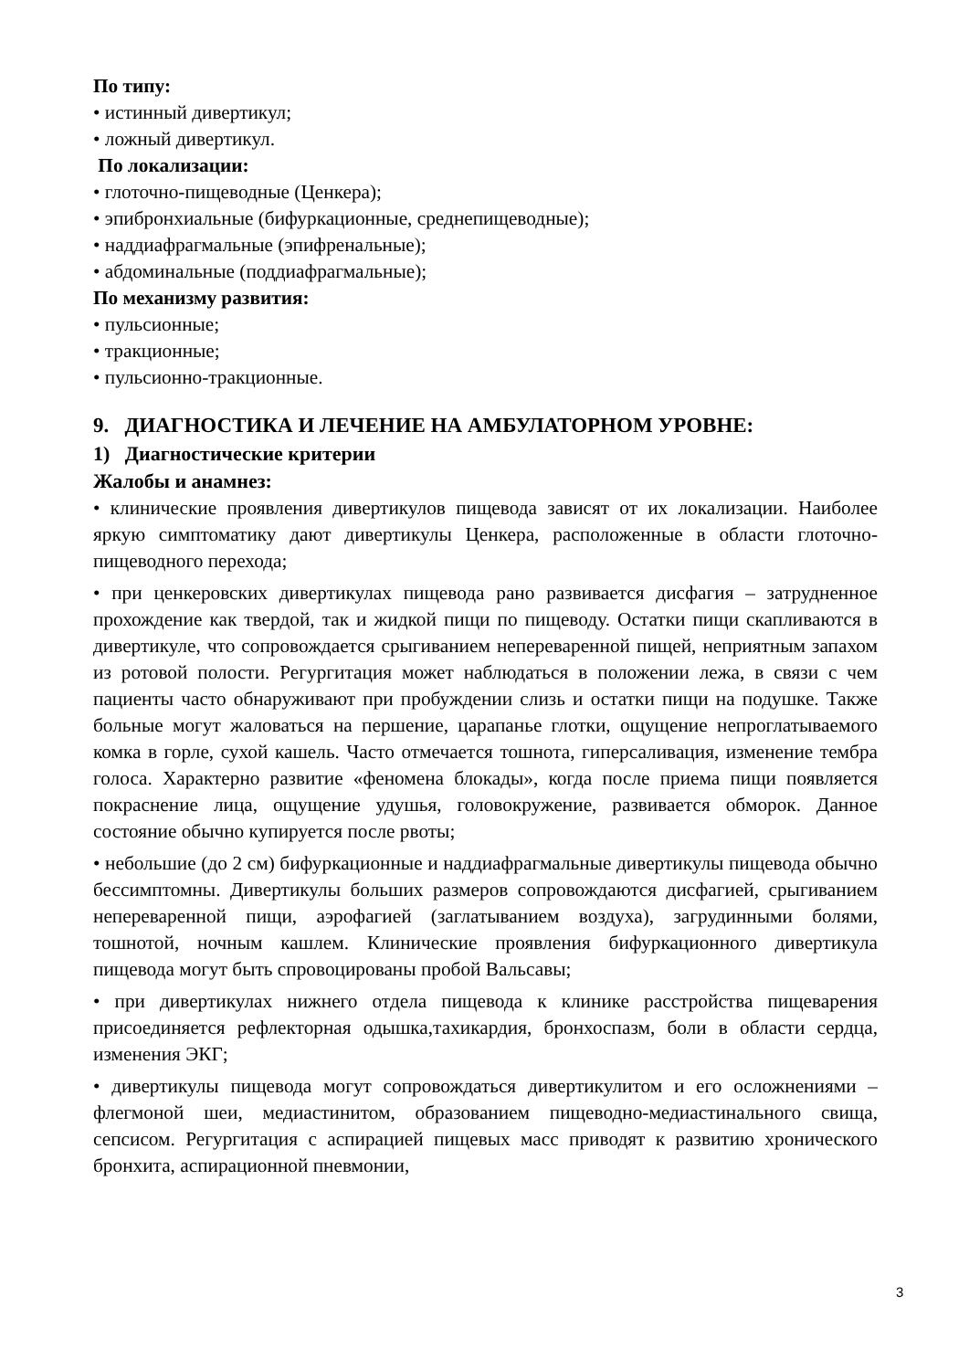По типу:
• истинный дивертикул;
• ложный дивертикул.
По локализации:
• глоточно-пищеводные (Ценкера);
• эпибронхиальные (бифуркационные, среднепищеводные);
• наддиафрагмальные (эпифренальные);
• абдоминальные (поддиафрагмальные);
По механизму развития:
• пульсионные;
• тракционные;
• пульсионно-тракционные.
9. ДИАГНОСТИКА И ЛЕЧЕНИЕ НА АМБУЛАТОРНОМ УРОВНЕ:
1) Диагностические критерии
Жалобы и анамнез:
• клинические проявления дивертикулов пищевода зависят от их локализации. Наиболее яркую симптоматику дают дивертикулы Ценкера, расположенные в области глоточно-пищеводного перехода;
• при ценкеровских дивертикулах пищевода рано развивается дисфагия – затрудненное прохождение как твердой, так и жидкой пищи по пищеводу. Остатки пищи скапливаются в дивертикуле, что сопровождается срыгиванием непереваренной пищей, неприятным запахом из ротовой полости. Регургитация может наблюдаться в положении лежа, в связи с чем пациенты часто обнаруживают при пробуждении слизь и остатки пищи на подушке. Также больные могут жаловаться на першение, царапанье глотки, ощущение непроглатываемого комка в горле, сухой кашель. Часто отмечается тошнота, гиперсаливация, изменение тембра голоса. Характерно развитие «феномена блокады», когда после приема пищи появляется покраснение лица, ощущение удушья, головокружение, развивается обморок. Данное состояние обычно купируется после рвоты;
• небольшие (до 2 см) бифуркационные и наддиафрагмальные дивертикулы пищевода обычно бессимптомны. Дивертикулы больших размеров сопровождаются дисфагией, срыгиванием непереваренной пищи, аэрофагией (заглатыванием воздуха), загрудинными болями, тошнотой, ночным кашлем. Клинические проявления бифуркационного дивертикула пищевода могут быть спровоцированы пробой Вальсавы;
• при дивертикулах нижнего отдела пищевода к клинике расстройства пищеварения присоединяется рефлекторная одышка,тахикардия, бронхоспазм, боли в области сердца, изменения ЭКГ;
• дивертикулы пищевода могут сопровождаться дивертикулитом и его осложнениями – флегмоной шеи, медиастинитом, образованием пищеводно-медиастинального свища, сепсисом. Регургитация с аспирацией пищевых масс приводят к развитию хронического бронхита, аспирационной пневмонии,
3